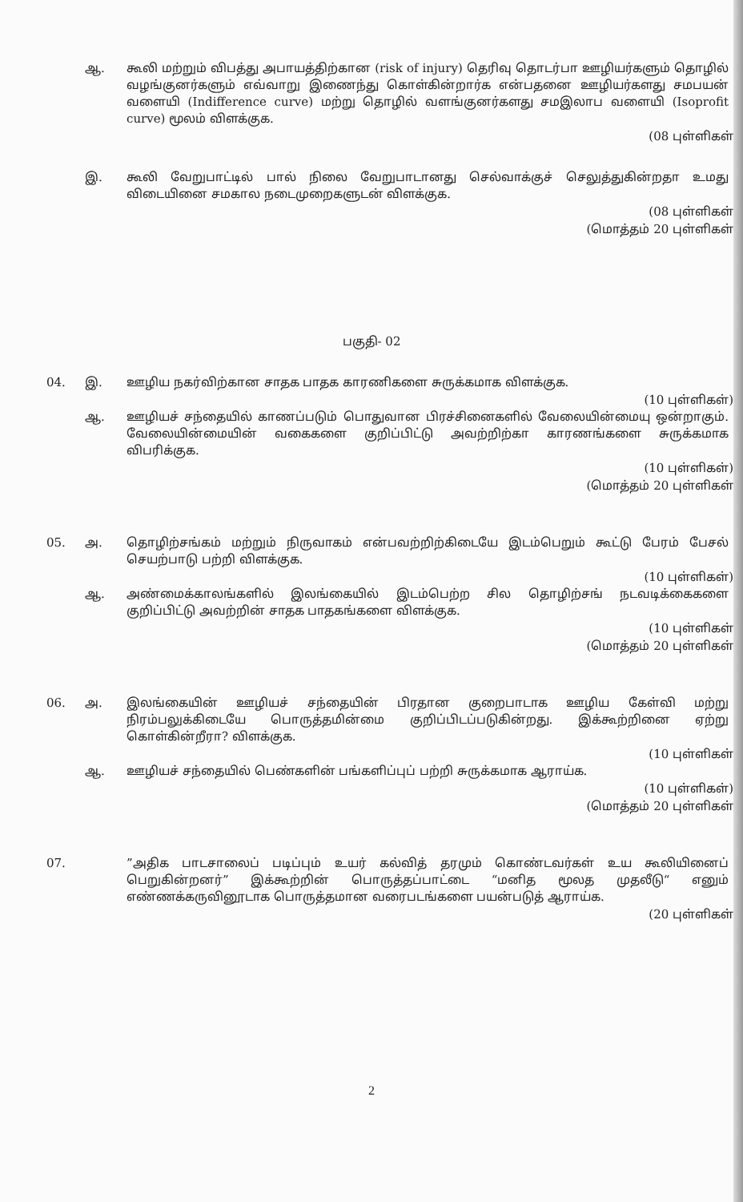ஆ. கூலி மற்றும் விபத்து அபாயத்திற்கான (risk of injury) தெரிவு தொடர்பா ஊழியர்களும் தொழில் வழங்குனர்களும் எவ்வாறு இணைந்து கொள்கின்றார்க என்பதனை ஊழியர்களது சமபயன் வளையி (Indifference curve) மற்று தொழில் வளங்குனர்களது சமஇலாப வளையி (Isoprofit curve) மூலம் விளக்குக.
(08 புள்ளிகள்
இ. கூலி வேறுபாட்டில் பால் நிலை வேறுபாடானது செல்வாக்குச் செலுத்துகின்றதா உமது விடையினை சமகால நடைமுறைகளுடன் விளக்குக.
(08 புள்ளிகள்
(மொத்தம் 20 புள்ளிகள்
பகுதி- 02
04. இ. ஊழிய நகர்விற்கான சாதக பாதக காரணிகளை சுருக்கமாக விளக்குக.
(10 புள்ளிகள்)
ஆ. ஊழியச் சந்தையில் காணப்படும் பொதுவான பிரச்சினைகளில் வேலையின்மையு ஒன்றாகும். வேலையின்மையின் வகைகளை குறிப்பிட்டு அவற்றிற்கா காரணங்களை சுருக்கமாக விபரிக்குக.
(10 புள்ளிகள்)
(மொத்தம் 20 புள்ளிகள்
05. அ. தொழிற்சங்கம் மற்றும் நிருவாகம் என்பவற்றிற்கிடையே இடம்பெறும் கூட்டு பேரம் பேசல் செயற்பாடு பற்றி விளக்குக.
(10 புள்ளிகள்)
ஆ. அண்மைக்காலங்களில் இலங்கையில் இடம்பெற்ற சில தொழிற்சங் நடவடிக்கைகளை குறிப்பிட்டு அவற்றின் சாதக பாதகங்களை விளக்குக.
(10 புள்ளிகள்
(மொத்தம் 20 புள்ளிகள்
06. அ. இலங்கையின் ஊழியச் சந்தையின் பிரதான குறைபாடாக ஊழிய கேள்வி மற்று நிரம்பலுக்கிடையே பொருத்தமின்மை குறிப்பிடப்படுகின்றது. இக்கூற்றினை ஏற்று கொள்கின்றீரா? விளக்குக.
(10 புள்ளிகள்
ஆ. ஊழியச் சந்தையில் பெண்களின் பங்களிப்புப் பற்றி சுருக்கமாக ஆராய்க.
(10 புள்ளிகள்)
(மொத்தம் 20 புள்ளிகள்
07. ”அதிக பாடசாலைப் படிப்பும் உயர் கல்வித் தரமும் கொண்டவர்கள் உய கூலியினைப் பெறுகின்றனர்” இக்கூற்றின் பொருத்தப்பாட்டை “மனித மூலத முதலீடு“ எனும் எண்ணக்கருவினூடாக பொருத்தமான வரைபடங்களை பயன்படுத் ஆராய்க.
(20 புள்ளிகள்
2